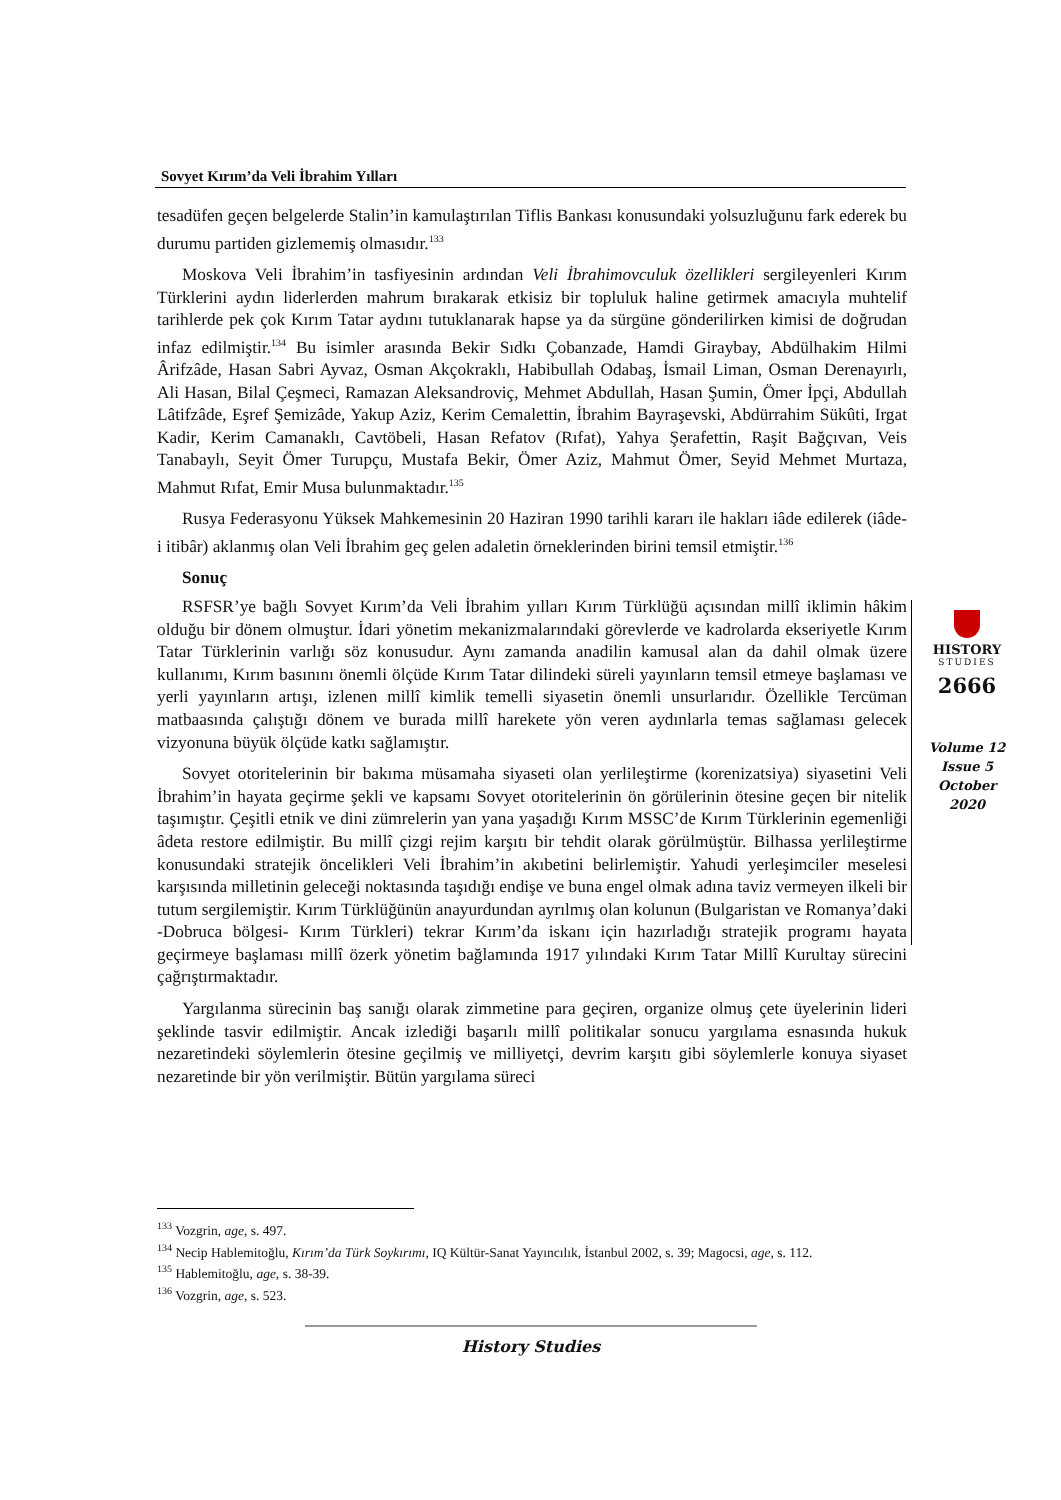Sovyet Kırım’da Veli İbrahim Yılları
tesadüfen geçen belgelerde Stalin’in kamulaştırılan Tiflis Bankası konusundaki yolsuzluğunu fark ederek bu durumu partiden gizlememiş olmasıdır.<sup>133</sup>
Moskova Veli İbrahim’in tasfiyesinin ardından Veli İbrahimovculuk özellikleri sergileyenleri Kırım Türklerini aydın liderlerden mahrum bırakarak etkisiz bir topluluk haline getirmek amacıyla muhtelif tarihlerde pek çok Kırım Tatar aydını tutuklanarak hapse ya da sürgüne gönderilirken kimisi de doğrudan infaz edilmiştir.<sup>134</sup> Bu isimler arasında Bekir Sıdkı Çobanzade, Hamdi Giraybay, Abdülhakim Hilmi Ârifzâde, Hasan Sabri Ayvaz, Osman Akçokraklı, Habibullah Odabaş, İsmail Liman, Osman Derenayırlı, Ali Hasan, Bilal Çeşmeci, Ramazan Aleksandroviç, Mehmet Abdullah, Hasan Şumin, Ömer İpçi, Abdullah Lâtifzâde, Eşref Şemizâde, Yakup Aziz, Kerim Cemalettin, İbrahim Bayraşevski, Abdürrahim Sükûti, Irgat Kadir, Kerim Camanaklı, Cavtöbeli, Hasan Refatov (Rıfat), Yahya Şerafettin, Raşit Bağçıvan, Veis Tanabaylı, Seyit Ömer Turupçu, Mustafa Bekir, Ömer Aziz, Mahmut Ömer, Seyid Mehmet Murtaza, Mahmut Rıfat, Emir Musa bulunmaktadır.<sup>135</sup>
Rusya Federasyonu Yüksek Mahkemesinin 20 Haziran 1990 tarihli kararı ile hakları iâde edilerek (iâde-i itibâr) aklanmış olan Veli İbrahim geç gelen adaletin örneklerinden birini temsil etmiştir.<sup>136</sup>
Sonuç
RSFSR’ye bağlı Sovyet Kırım’da Veli İbrahim yılları Kırım Türklüğü açısından millî iklimin hâkim olduğu bir dönem olmuştur. İdari yönetim mekanizmalarındaki görevlerde ve kadrolarda ekseriyetle Kırım Tatar Türklerinin varlığı söz konusudur. Aynı zamanda anadilin kamusal alan da dahil olmak üzere kullanımı, Kırım basınını önemli ölçüde Kırım Tatar dilindeki süreli yayınların temsil etmeye başlaması ve yerli yayınların artışı, izlenen millî kimlik temelli siyasetin önemli unsurlarıdır. Özellikle Tercüman matbaasında çalıştığı dönem ve burada millî harekete yön veren aydınlarla temas sağlaması gelecek vizyonuna büyük ölçüde katkı sağlamıştır.
Sovyet otoritelerinin bir bakıma müsamaha siyaseti olan yerlileştirme (korenizatsiya) siyasetini Veli İbrahim’in hayata geçirme şekli ve kapsamı Sovyet otoritelerinin ön görülerinin ötesine geçen bir nitelik taşımıştır. Çeşitli etnik ve dini zümrelerin yan yana yaşadığı Kırım MSSC’de Kırım Türklerinin egemenliği âdeta restore edilmiştir. Bu millî çizgi rejim karşıtı bir tehdit olarak görülmüştür. Bilhassa yerlileştirme konusundaki stratejik öncelikleri Veli İbrahim’in akıbetini belirlemiştir. Yahudi yerleşimciler meselesi karşısında milletinin geleceği noktasında taşıdığı endişe ve buna engel olmak adına taviz vermeyen ilkeli bir tutum sergilemiştir. Kırım Türklüğünün anayurdundan ayrılmış olan kolunun (Bulgaristan ve Romanya’daki -Dobruca bölgesi- Kırım Türkleri) tekrar Kırım’da iskanı için hazırladığı stratejik programı hayata geçirmeye başlaması millî özerk yönetim bağlamında 1917 yılındaki Kırım Tatar Millî Kurultay sürecini çağrıştırmaktadır.
Yargılanma sürecinin baş sanığı olarak zimmetine para geçiren, organize olmuş çete üyelerinin lideri şeklinde tasvir edilmiştir. Ancak izlediği başarılı millî politikalar sonucu yargılama esnasında hukuk nezaretindeki söylemlerin ötesine geçilmiş ve milliyetçi, devrim karşıtı gibi söylemlerle konuya siyaset nezaretinde bir yön verilmiştir. Bütün yargılama süreci
HISTORY
STUDIES
2666
Volume 12
Issue 5
October
2020
<sup>133</sup> Vozgrin, age, s. 497.
<sup>134</sup> Necip Hablemitoğlu, Kırım’da Türk Soykırımı, IQ Kültür-Sanat Yayıncılık, İstanbul 2002, s. 39; Magocsi, age, s. 112.
<sup>135</sup> Hablemitoğlu, age, s. 38-39.
<sup>136</sup> Vozgrin, age, s. 523.
History Studies